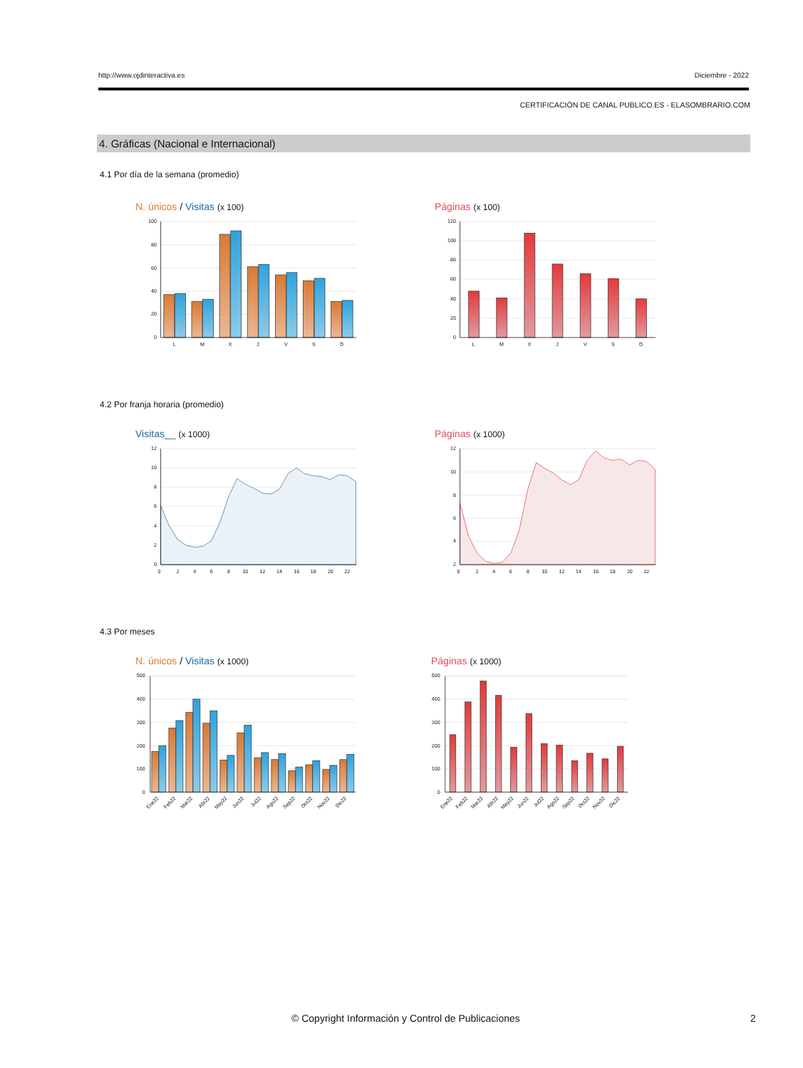http://www.ojdinteractiva.es Diciembre - 2022
CERTIFICACIÓN DE CANAL PUBLICO.ES - ELASOMBRARIO.COM
4. Gráficas (Nacional e Internacional)
4.1 Por día de la semana (promedio)
N. únicos / Visitas (x 100)
100
80
60
40
20
0
L
M
X
J
V
S
D
Páginas (x 100)
120
100
80
60
40
20
0
L
M
X
J
V
S
D
4.2 Por franja horaria (promedio)
Visitas__ (x 1000)
12
10
8
6
4
2
0
0
2
4
6
8
10
12
14
16
18
20
22
Páginas (x 1000)
12
10
8
6
4
2
0
2
4
6
8
10
12
14
16
18
20
22
4.3 Por meses
N. únicos / Visitas (x 1000)
500
400
300
200
100
0
Ene22
Feb22
Mar22
Abr22
May22
Jun22
Jul22
Ago22
Sep22
Oct22
Nov22
Dic22
Páginas (x 1000)
500
400
300
200
100
0
Ene22
Feb22
Mar22
Abr22
May22
Jun22
Jul22
Ago22
Sep22
Oct22
Nov22
Dic22
© Copyright Información y Control de Publicaciones 2